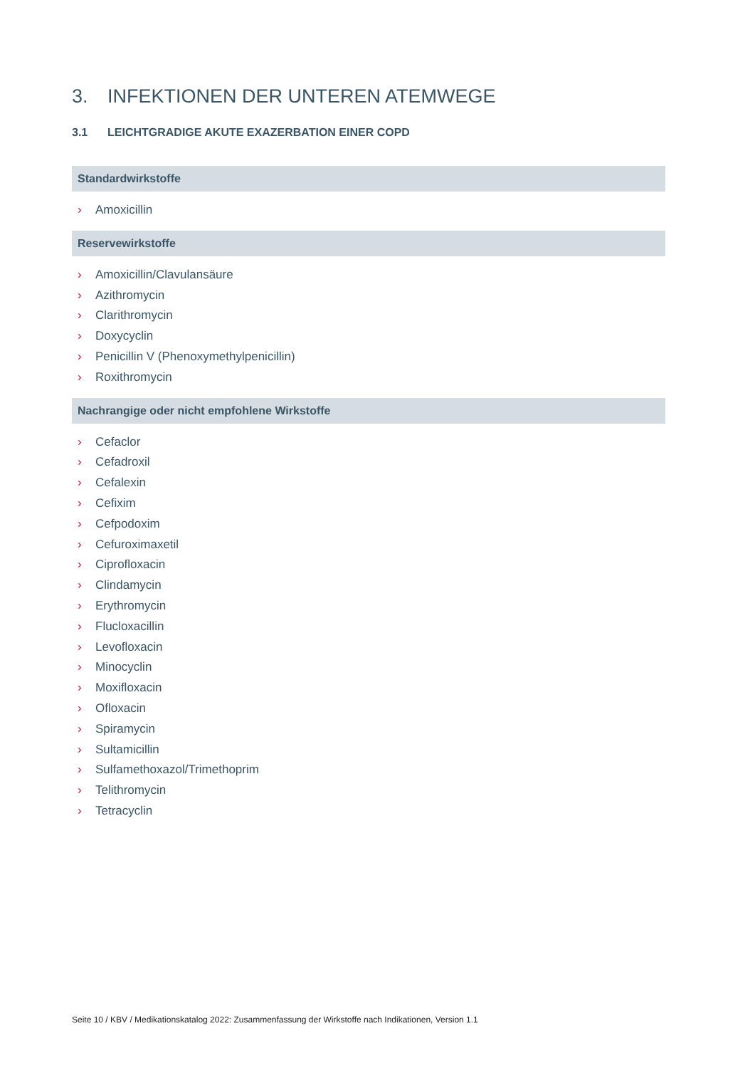3. INFEKTIONEN DER UNTEREN ATEMWEGE
3.1 LEICHTGRADIGE AKUTE EXAZERBATION EINER COPD
Standardwirkstoffe
› Amoxicillin
Reservewirkstoffe
› Amoxicillin/Clavulansäure
› Azithromycin
› Clarithromycin
› Doxycyclin
› Penicillin V (Phenoxymethylpenicillin)
› Roxithromycin
Nachrangige oder nicht empfohlene Wirkstoffe
› Cefaclor
› Cefadroxil
› Cefalexin
› Cefixim
› Cefpodoxim
› Cefuroximaxetil
› Ciprofloxacin
› Clindamycin
› Erythromycin
› Flucloxacillin
› Levofloxacin
› Minocyclin
› Moxifloxacin
› Ofloxacin
› Spiramycin
› Sultamicillin
› Sulfamethoxazol/Trimethoprim
› Telithromycin
› Tetracyclin
Seite 10 / KBV / Medikationskatalog 2022: Zusammenfassung der Wirkstoffe nach Indikationen, Version 1.1